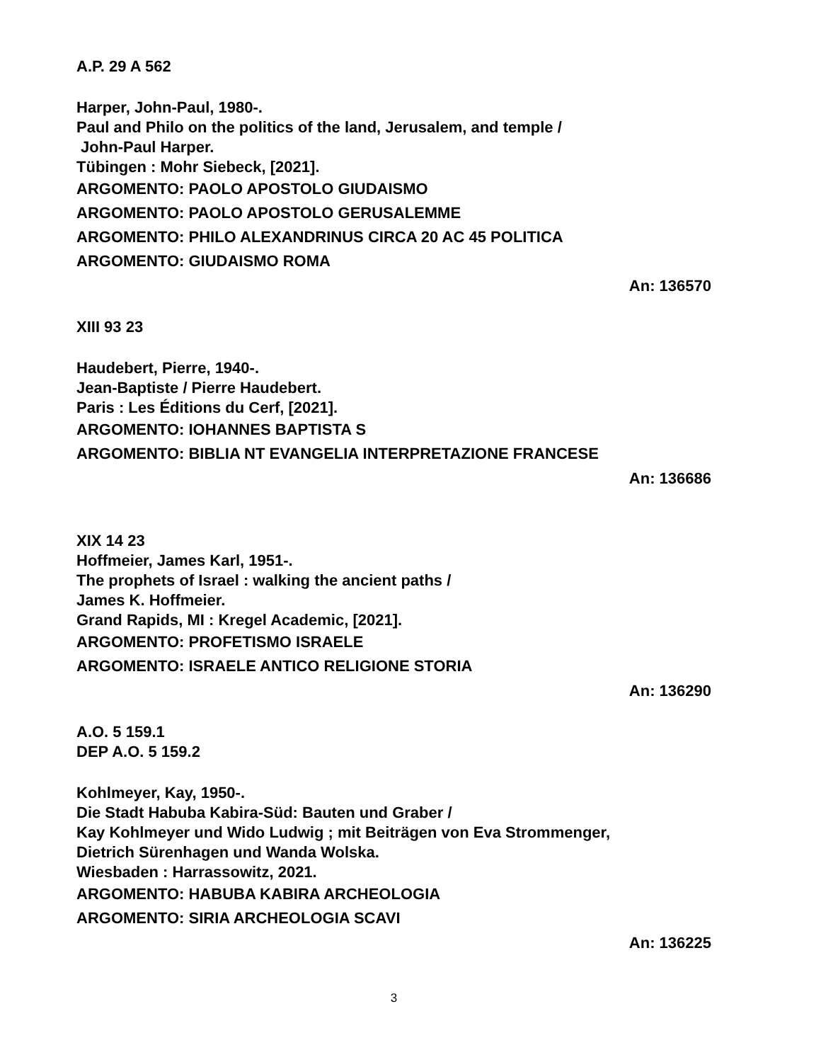A.P. 29 A 562
Harper, John-Paul, 1980-.
Paul and Philo on the politics of the land, Jerusalem, and temple /
John-Paul Harper.
Tübingen : Mohr Siebeck, [2021].
ARGOMENTO: PAOLO APOSTOLO GIUDAISMO
ARGOMENTO: PAOLO APOSTOLO GERUSALEMME
ARGOMENTO: PHILO ALEXANDRINUS CIRCA 20 AC 45 POLITICA
ARGOMENTO: GIUDAISMO ROMA
An: 136570
XIII 93 23
Haudebert, Pierre, 1940-.
Jean-Baptiste / Pierre Haudebert.
Paris : Les Éditions du Cerf, [2021].
ARGOMENTO: IOHANNES BAPTISTA S
ARGOMENTO: BIBLIA NT EVANGELIA INTERPRETAZIONE FRANCESE
An: 136686
XIX 14 23
Hoffmeier, James Karl, 1951-.
The prophets of Israel : walking the ancient paths /
James K. Hoffmeier.
Grand Rapids, MI : Kregel Academic, [2021].
ARGOMENTO: PROFETISMO ISRAELE
ARGOMENTO: ISRAELE ANTICO RELIGIONE STORIA
An: 136290
A.O. 5 159.1
DEP A.O. 5 159.2
Kohlmeyer, Kay, 1950-.
Die Stadt Habuba Kabira-Süd: Bauten und Graber /
Kay Kohlmeyer und Wido Ludwig ; mit Beiträgen von Eva Strommenger,
Dietrich Sürenhagen und Wanda Wolska.
Wiesbaden : Harrassowitz, 2021.
ARGOMENTO: HABUBA KABIRA ARCHEOLOGIA
ARGOMENTO: SIRIA ARCHEOLOGIA SCAVI
An: 136225
3